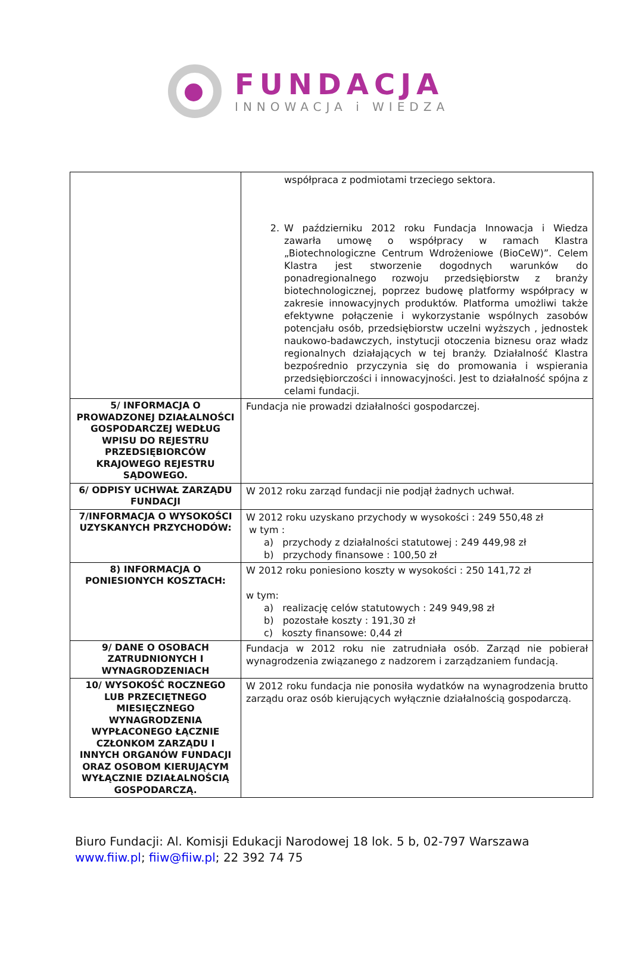FUNDACJA
INNOWACJA i WIEDZA
| | współpraca z podmiotami trzeciego sektora. 2. W październiku 2012 roku Fundacja Innowacja i Wiedza zawarła umowę o współpracy w ramach Klastra „Biotechnologiczne Centrum Wdrożeniowe (BioCeW)”. Celem Klastra jest stworzenie dogodnych warunków do ponadregionalnego rozwoju przedsiębiorstw z branży biotechnologicznej, poprzez budowę platformy współpracy w zakresie innowacyjnych produktów. Platforma umożliwi także efektywne połączenie i wykorzystanie wspólnych zasobów potencjału osób, przedsiębiorstw uczelni wyższych , jednostek naukowo-badawczych, instytucji otoczenia biznesu oraz władz regionalnych działających w tej branży. Działalność Klastra bezpośrednio przyczynia się do promowania i wspierania przedsiębiorczości i innowacyjności. Jest to działalność spójna z celami fundacji. |
| 5/ INFORMACJA O PROWADZONEJ DZIAŁALNOŚCI GOSPODARCZEJ WEDŁUG WPISU DO REJESTRU PRZEDSIĘBIORCÓW KRAJOWEGO REJESTRU SĄDOWEGO. | Fundacja nie prowadzi działalności gospodarczej. |
| 6/ ODPISY UCHWAŁ ZARZĄDU FUNDACJI | W 2012 roku zarząd fundacji nie podjął żadnych uchwał. |
| 7/INFORMACJA O WYSOKOŚCI UZYSKANYCH PRZYCHODÓW: | W 2012 roku uzyskano przychody w wysokości : 249 550,48 zł w tym : a) przychody z działalności statutowej : 249 449,98 zł b) przychody finansowe : 100,50 zł |
| 8) INFORMACJA O PONIESIONYCH KOSZTACH: | W 2012 roku poniesiono koszty w wysokości : 250 141,72 zł w tym: a) realizację celów statutowych : 249 949,98 zł b) pozostałe koszty : 191,30 zł c) koszty finansowe: 0,44 zł |
| 9/ DANE O OSOBACH ZATRUDNIONYCH I WYNAGRODZENIACH | Fundacja w 2012 roku nie zatrudniała osób. Zarząd nie pobierał wynagrodzenia związanego z nadzorem i zarządzaniem fundacją. |
| 10/ WYSOKOŚĆ ROCZNEGO LUB PRZECIĘTNEGO MIESIĘCZNEGO WYNAGRODZENIA WYPŁACONEGO ŁĄCZNIE CZŁONKOM ZARZĄDU I INNYCH ORGANÓW FUNDACJI ORAZ OSOBOM KIERUJĄCYM WYŁĄCZNIE DZIAŁALNOŚCIĄ GOSPODARCZĄ. | W 2012 roku fundacja nie ponosiła wydatków na wynagrodzenia brutto zarządu oraz osób kierujących wyłącznie działalnością gospodarczą. |
Biuro Fundacji: Al. Komisji Edukacji Narodowej 18 lok. 5 b, 02-797 Warszawa
www.fiiw.pl; fiiw@fiiw.pl; 22 392 74 75